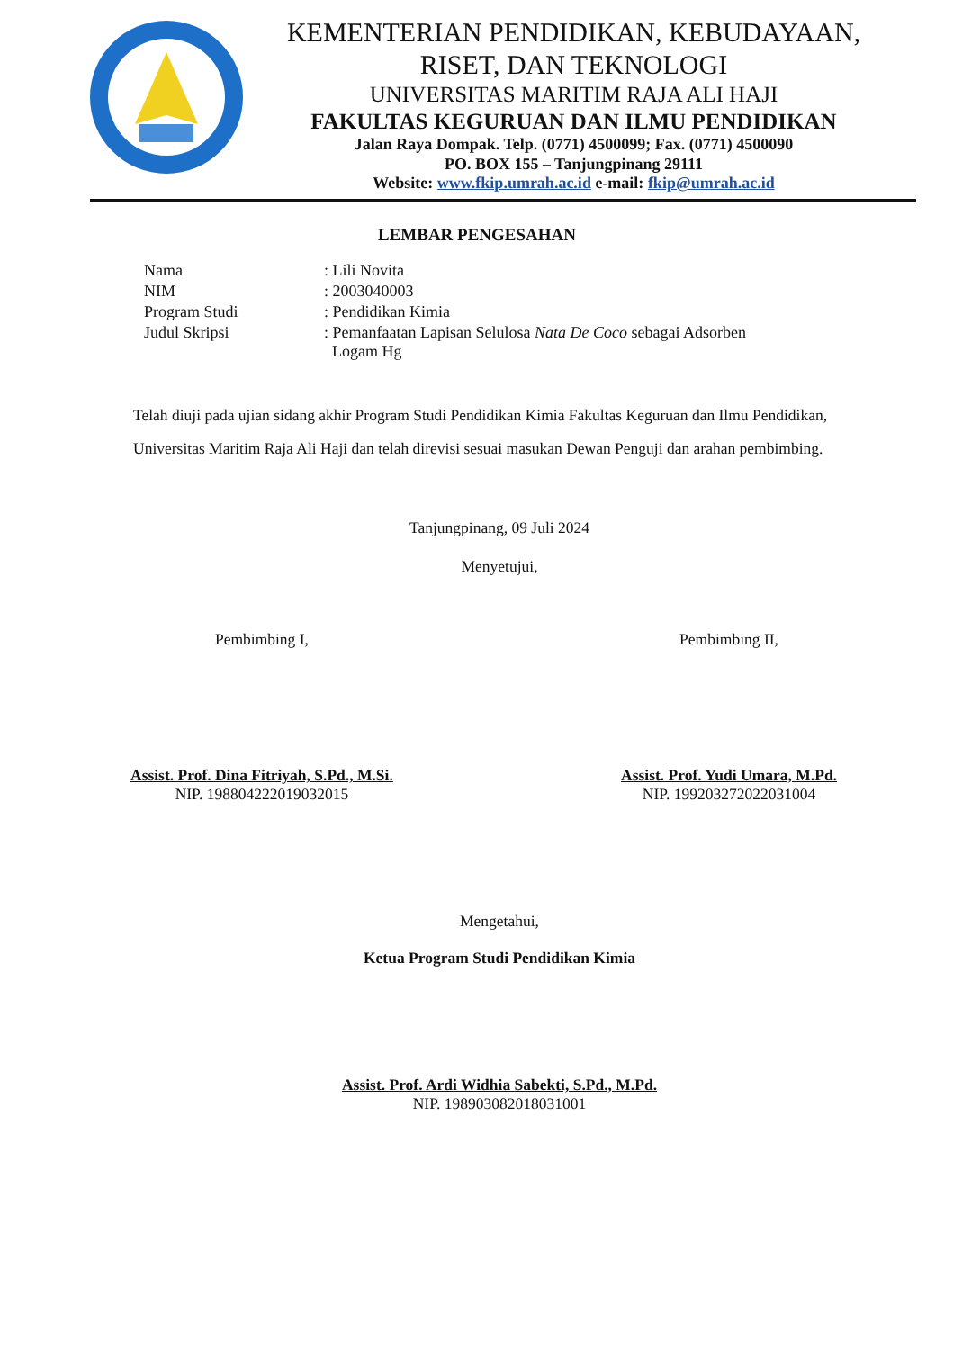KEMENTERIAN PENDIDIKAN, KEBUDAYAAN,
RISET, DAN TEKNOLOGI
UNIVERSITAS MARITIM RAJA ALI HAJI
FAKULTAS KEGURUAN DAN ILMU PENDIDIKAN
Jalan Raya Dompak. Telp. (0771) 4500099; Fax. (0771) 4500090
PO. BOX 155 – Tanjungpinang 29111
Website: www.fkip.umrah.ac.id e-mail: fkip@umrah.ac.id
LEMBAR PENGESAHAN
| Nama | : Lili Novita |
| NIM | : 2003040003 |
| Program Studi | : Pendidikan Kimia |
| Judul Skripsi | : Pemanfaatan Lapisan Selulosa Nata De Coco sebagai Adsorben Logam Hg |
Telah diuji pada ujian sidang akhir Program Studi Pendidikan Kimia Fakultas Keguruan dan Ilmu Pendidikan, Universitas Maritim Raja Ali Haji dan telah direvisi sesuai masukan Dewan Penguji dan arahan pembimbing.
Tanjungpinang, 09 Juli 2024
Menyetujui,
Pembimbing I,
Assist. Prof. Dina Fitriyah, S.Pd., M.Si.
NIP. 198804222019032015
Pembimbing II,
Assist. Prof. Yudi Umara, M.Pd.
NIP. 199203272022031004
Mengetahui,
Ketua Program Studi Pendidikan Kimia
Assist. Prof. Ardi Widhia Sabekti, S.Pd., M.Pd.
NIP. 198903082018031001